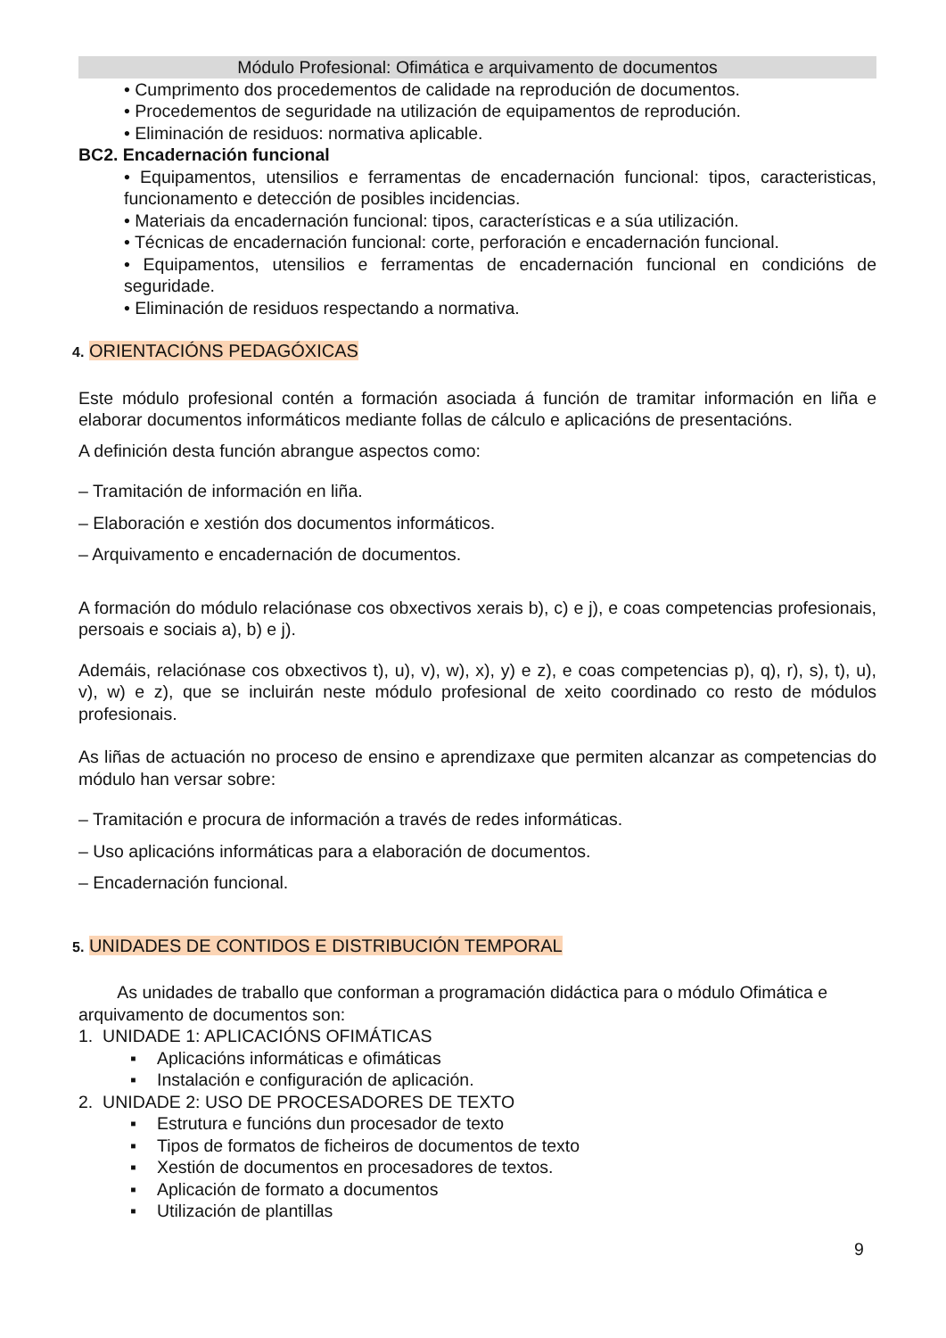Módulo Profesional: Ofimática e arquivamento de documentos
• Cumprimento dos procedementos de calidade na reprodución de documentos.
• Procedementos de seguridade na utilización de equipamentos de reprodución.
• Eliminación de residuos: normativa aplicable.
BC2. Encadernación funcional
• Equipamentos, utensilios e ferramentas de encadernación funcional: tipos, caracteristicas, funcionamento e detección de posibles incidencias.
• Materiais da encadernación funcional: tipos, características e a súa utilización.
• Técnicas de encadernación funcional: corte, perforación e encadernación funcional.
• Equipamentos, utensilios e ferramentas de encadernación funcional en condicións de seguridade.
• Eliminación de residuos respectando a normativa.
4. ORIENTACIÓNS PEDAGÓXICAS
Este módulo profesional contén a formación asociada á función de tramitar información en liña e elaborar documentos informáticos mediante follas de cálculo e aplicacións de presentacións.
A definición desta función abrangue aspectos como:
– Tramitación de información en liña.
– Elaboración e xestión dos documentos informáticos.
– Arquivamento e encadernación de documentos.
A formación do módulo relaciónase cos obxectivos xerais b), c) e j), e coas competencias profesionais, persoais e sociais a), b) e j).
Ademáis, relaciónase cos obxectivos t), u), v), w), x), y) e z), e coas competencias p), q), r), s), t), u), v), w) e z), que se incluirán neste módulo profesional de xeito coordinado co resto de módulos profesionais.
As liñas de actuación no proceso de ensino e aprendizaxe que permiten alcanzar as competencias do módulo han versar sobre:
– Tramitación e procura de información a través de redes informáticas.
– Uso aplicacións informáticas para a elaboración de documentos.
– Encadernación funcional.
5. UNIDADES DE CONTIDOS E DISTRIBUCIÓN TEMPORAL
As unidades de traballo que conforman a programación didáctica para o módulo Ofimática e arquivamento de documentos son:
1. UNIDADE 1: APLICACIÓNS OFIMÁTICAS
▪ Aplicacións informáticas e ofimáticas
▪ Instalación e configuración de aplicación.
2. UNIDADE 2: USO DE PROCESADORES DE TEXTO
▪ Estrutura e funcións dun procesador de texto
▪ Tipos de formatos de ficheiros de documentos de texto
▪ Xestión de documentos en procesadores de textos.
▪ Aplicación de formato a documentos
▪ Utilización de plantillas
9